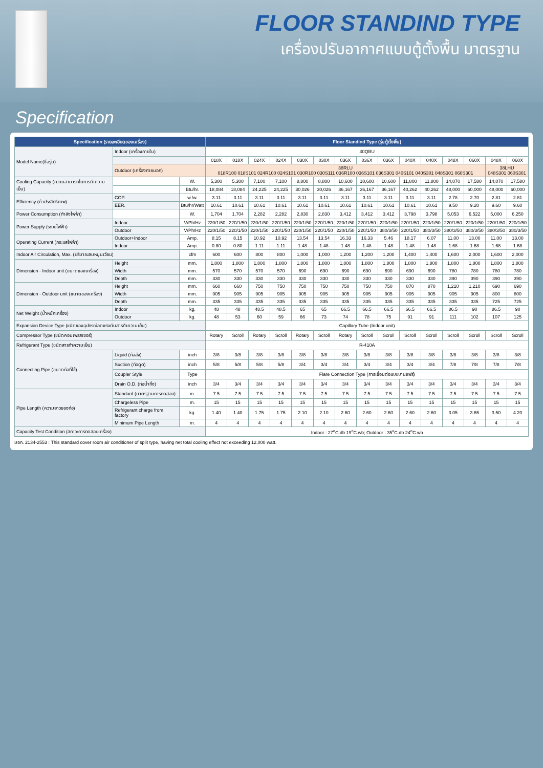FLOOR STANDIND TYPE
เครื่องปรับอากาศแบบตู้ตั้งพื้น มาตรฐาน
Specification
| Specification (รายละเอียดของเครื่อง) | | | Floor Standind Type (รุ่นตู้ตั้งพื้น) | | | | | | | | | | | | | | |
| --- | --- | --- | --- | --- | --- | --- | --- | --- | --- | --- | --- | --- | --- | --- | --- | --- | --- |
| Model Name(ชื่อรุ่น) | Indoor (เครื่องภายใน) | | 40QBU | | | | | | | | | | | | | | |
| | | | 018X | 018X | 024X | 024X | 030X | 030X | 036X | 036X | 036X | 040X | 040X | 048X | 060X | 048X | 060X |
| | Outdoor (เครื่องภายนอก) | | 38RLU 018R100 018S101 024R100 024S101 030R100 030S111 036R100 036S101 036S301 040S101 040S301 048S301 060S301 | | | | | | | | | | | | | 38LHU 048S301 060S301 | |
| Cooling Capacity (ความสามารถในการทำความเย็น) | | W. | 5,300 | 5,300 | 7,100 | 7,100 | 8,800 | 8,800 | 10,600 | 10,600 | 10,600 | 11,800 | 11,800 | 14,070 | 17,580 | 14,070 | 17,580 |
| | | Btu/hr. | 18,084 | 18,084 | 24,225 | 24,225 | 30,026 | 30,026 | 36,167 | 36,167 | 36,167 | 40,262 | 40,262 | 48,000 | 60,000 | 48,000 | 60,000 |
| Efficiency (ค่าประสิทธิภาพ) | COP. | w./w. | 3.11 | 3.11 | 3.11 | 3.11 | 3.11 | 3.11 | 3.11 | 3.11 | 3.11 | 3.11 | 3.11 | 2.78 | 2.70 | 2.81 | 2.81 |
| | EER. | Btu/hr/Watt | 10.61 | 10.61 | 10.61 | 10.61 | 10.61 | 10.61 | 10.61 | 10.61 | 10.61 | 10.61 | 10.61 | 9.50 | 9.20 | 9.60 | 9.60 |
| Power Consumption (กำลังไฟฟ้า) | | W. | 1,704 | 1,704 | 2,282 | 2,282 | 2,830 | 2,830 | 3,412 | 3,412 | 3,412 | 3,798 | 3,798 | 5,053 | 6,522 | 5,000 | 6,250 |
| Power Supply (ระบบไฟฟ้า) | Indoor | V/Ph/Hz | 220/1/50 | 220/1/50 | 220/1/50 | 220/1/50 | 220/1/50 | 220/1/50 | 220/1/50 | 220/1/50 | 220/1/50 | 220/1/50 | 220/1/50 | 220/1/50 | 220/1/50 | 220/1/50 | 220/1/50 |
| | Outdoor | V/Ph/Hz | 220/1/50 | 220/1/50 | 220/1/50 | 220/1/50 | 220/1/50 | 220/1/50 | 220/1/50 | 220/1/50 | 380/3/50 | 220/1/50 | 380/3/50 | 380/3/50 | 380/3/50 | 380/3/50 | 380/3/50 |
| Operating Current (กระแสไฟฟ้า) | Outdoor+Indoor | Amp. | 8.15 | 8.15 | 10.92 | 10.92 | 13.54 | 13.54 | 16.33 | 16.33 | 5.46 | 18.17 | 6.07 | 11.00 | 13.00 | 11.00 | 13.00 |
| | Indoor | Amp. | 0.80 | 0.80 | 1.11 | 1.11 | 1.48 | 1.48 | 1.48 | 1.48 | 1.48 | 1.48 | 1.48 | 1.68 | 1.68 | 1.68 | 1.68 |
| Indoor Air Circulation, Max. (ปริมาณลมหมุนเวียน) | | cfm | 600 | 600 | 800 | 800 | 1,000 | 1,000 | 1,200 | 1,200 | 1,200 | 1,400 | 1,400 | 1,600 | 2,000 | 1,600 | 2,000 |
| Dimension - Indoor unit (ขนาดของเครื่อง) | Height | mm. | 1,800 | 1,800 | 1,800 | 1,800 | 1,800 | 1,800 | 1,800 | 1,800 | 1,800 | 1,800 | 1,800 | 1,800 | 1,800 | 1,800 | 1,800 |
| | Width | mm. | 570 | 570 | 570 | 570 | 690 | 690 | 690 | 690 | 690 | 690 | 690 | 780 | 780 | 780 | 780 |
| | Depth | mm. | 330 | 330 | 330 | 330 | 330 | 330 | 330 | 330 | 330 | 330 | 330 | 390 | 390 | 390 | 390 |
| Dimension - Outdoor unit (ขนาดของเครื่อง) | Height | mm. | 660 | 660 | 750 | 750 | 750 | 750 | 750 | 750 | 750 | 870 | 870 | 1,210 | 1,210 | 690 | 690 |
| | Width | mm. | 905 | 905 | 905 | 905 | 905 | 905 | 905 | 905 | 905 | 905 | 905 | 905 | 905 | 800 | 800 |
| | Depth | mm. | 335 | 335 | 335 | 335 | 335 | 335 | 335 | 335 | 335 | 335 | 335 | 335 | 335 | 725 | 725 |
| Net Weight (น้ำหนักเครื่อง) | Indoor | kg. | 48 | 48 | 48.5 | 48.5 | 65 | 65 | 66.5 | 66.5 | 66.5 | 66.5 | 66.5 | 86.5 | 90 | 86.5 | 90 |
| | Outdoor | kg. | 48 | 53 | 60 | 59 | 66 | 73 | 74 | 78 | 75 | 91 | 91 | 111 | 102 | 107 | 125 |
| Expansion Device Type (ชนิดของอุปกรณ์ลดแรงดันสารทำความเย็น) | | | Capillary Tube (Indoor unit) | | | | | | | | | | | | | | |
| Compressor Type (ชนิดคอมเพรสเซอร์) | | | Rotary | Scroll | Rotary | Scroll | Rotary | Scroll | Rotary | Scroll | Scroll | Scroll | Scroll | Scroll | Scroll | Scroll | Scroll |
| Refrigerant Type (ชนิดสารทำความเย็น) | | | R-410A | | | | | | | | | | | | | | |
| Connecting Pipe (ขนาดท่อที่ใช้) | Liquid (ท่อส่ง) | inch | 3/8 | 3/8 | 3/8 | 3/8 | 3/8 | 3/8 | 3/8 | 3/8 | 3/8 | 3/8 | 3/8 | 3/8 | 3/8 | 3/8 | 3/8 |
| | Suction (ท่อดูด) | inch | 5/8 | 5/8 | 5/8 | 5/8 | 3/4 | 3/4 | 3/4 | 3/4 | 3/4 | 3/4 | 3/4 | 7/8 | 7/8 | 7/8 | 7/8 |
| | Coupler Style | Type | Flare Connection Type (การเชื่อมต่อแบบบานแฟร์) | | | | | | | | | | | | | | |
| | Drain O.D. (ท่อน้ำทิ้ง) | inch | 3/4 | 3/4 | 3/4 | 3/4 | 3/4 | 3/4 | 3/4 | 3/4 | 3/4 | 3/4 | 3/4 | 3/4 | 3/4 | 3/4 | 3/4 |
| Pipe Length (ความยาวของท่อ) | Standard (มาตรฐานการทดสอบ) | m. | 7.5 | 7.5 | 7.5 | 7.5 | 7.5 | 7.5 | 7.5 | 7.5 | 7.5 | 7.5 | 7.5 | 7.5 | 7.5 | 7.5 | 7.5 |
| | Chargeless Pipe | m. | 15 | 15 | 15 | 15 | 15 | 15 | 15 | 15 | 15 | 15 | 15 | 15 | 15 | 15 | 15 |
| | Refrigerant charge from factory | kg. | 1.40 | 1.40 | 1.75 | 1.75 | 2.10 | 2.10 | 2.60 | 2.60 | 2.60 | 2.60 | 2.60 | 3.05 | 3.65 | 3.50 | 4.20 |
| | Minimum Pipe Length | m. | 4 | 4 | 4 | 4 | 4 | 4 | 4 | 4 | 4 | 4 | 4 | 4 | 4 | 4 | 4 |
| Capacity Test Condition (สภาวะการทดสอบเครื่อง) | | | Indoor : 27<sup>o</sup>C.db 19<sup>o</sup>C.wb; Outdoor : 35<sup>o</sup>C.db 24<sup>o</sup>C.wb | | | | | | | | | | | | | | |
มอก. 2134-2553 : This standard cover room air conditioner of split type, having net total cooling effect not exceeding 12,000 watt.